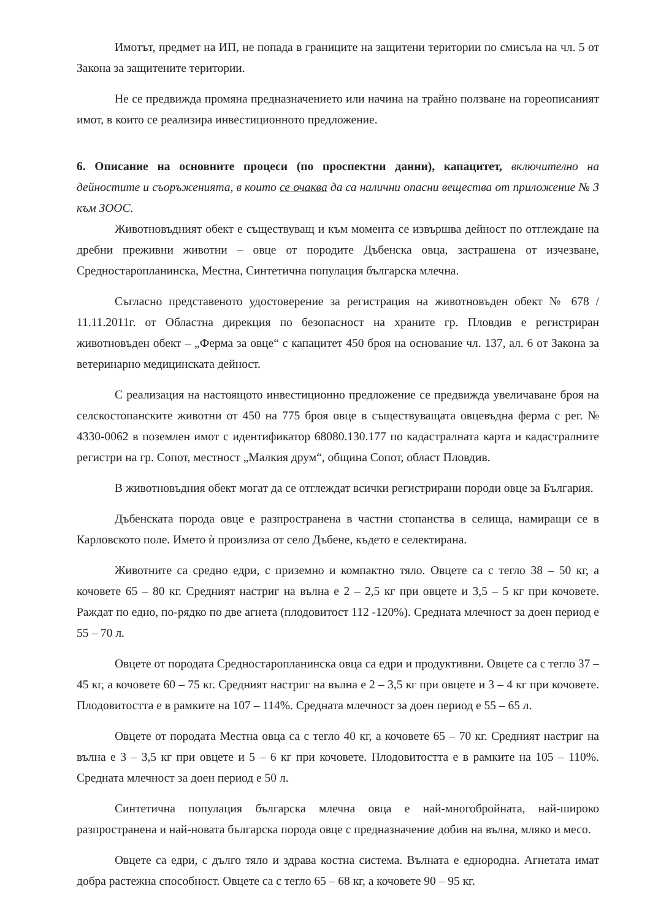Имотът, предмет на ИП, не попада в границите на защитени територии по смисъла на чл. 5 от Закона за защитените територии.
Не се предвижда промяна предназначението или начина на трайно ползване на гореописаният имот, в които се реализира инвестиционното предложение.
6. Описание на основните процеси (по проспектни данни), капацитет, включително на дейностите и съоръженията, в които се очаква да са налични опасни вещества от приложение № 3 към ЗООС.
Животновъдният обект е съществуващ и към момента се извършва дейност по отглеждане на дребни преживни животни – овце от породите Дъбенска овца, застрашена от изчезване, Средностаропланинска, Местна, Синтетична популация българска млечна.
Съгласно представеното удостоверение за регистрация на животновъден обект № 678 / 11.11.2011г. от Областна дирекция по безопасност на храните гр. Пловдив е регистриран животновъден обект – „Ферма за овце“ с капацитет 450 броя на основание чл. 137, ал. 6 от Закона за ветеринарно медицинската дейност.
С реализация на настоящото инвестиционно предложение се предвижда увеличаване броя на селскостопанските животни от 450 на 775 броя овце в съществуващата овцевъдна ферма с рег. № 4330-0062 в поземлен имот с идентификатор 68080.130.177 по кадастралната карта и кадастралните регистри на гр. Сопот, местност „Малкия друм“, община Сопот, област Пловдив.
В животновъдния обект могат да се отглеждат всички регистрирани породи овце за България.
Дъбенската порода овце е разпространена в частни стопанства в селища, намиращи се в Карловското поле. Името ѝ произлиза от село Дъбене, където е селектирана.
Животните са средно едри, с приземно и компактно тяло. Овцете са с тегло 38 – 50 кг, а кочовете 65 – 80 кг. Средният настриг на вълна е 2 – 2,5 кг при овцете и 3,5 – 5 кг при кочовете. Раждат по едно, по-рядко по две агнета (плодовитост 112 -120%). Средната млечност за доен период е 55 – 70 л.
Овцете от породата Средностаропланинска овца са едри и продуктивни. Овцете са с тегло 37 – 45 кг, а кочовете 60 – 75 кг. Средният настриг на вълна е 2 – 3,5 кг при овцете и 3 – 4 кг при кочовете. Плодовитостта е в рамките на 107 – 114%. Средната млечност за доен период е 55 – 65 л.
Овцете от породата Местна овца са с тегло 40 кг, а кочовете 65 – 70 кг. Средният настриг на вълна е 3 – 3,5 кг при овцете и 5 – 6 кг при кочовете. Плодовитостта е в рамките на 105 – 110%. Средната млечност за доен период е 50 л.
Синтетична популация българска млечна овца е най-многобройната, най-широко разпространена и най-новата българска порода овце с предназначение добив на вълна, мляко и месо.
Овцете са едри, с дълго тяло и здрава костна система. Вълната е еднородна. Агнетата имат добра растежна способност. Овцете са с тегло 65 – 68 кг, а кочовете 90 – 95 кг.